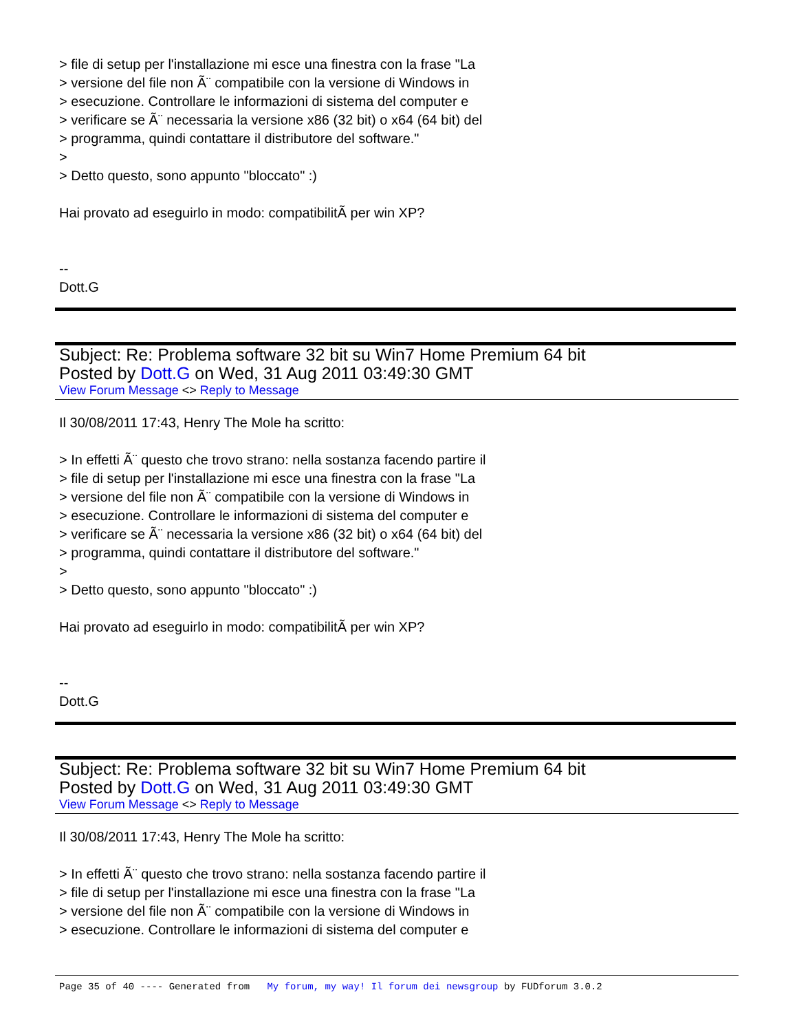> file di setup per l'installazione mi esce una finestra con la frase "La
> versione del file non Ã¨ compatibile con la versione di Windows in
> esecuzione. Controllare le informazioni di sistema del computer e
> verificare se Ã¨ necessaria la versione x86 (32 bit) o x64 (64 bit) del
> programma, quindi contattare il distributore del software."
>
> Detto questo, sono appunto "bloccato" :)
Hai provato ad eseguirlo in modo: compatibilitÃ per win XP?
--
Dott.G
Subject: Re: Problema software 32 bit su Win7 Home Premium 64 bit
Posted by Dott.G on Wed, 31 Aug 2011 03:49:30 GMT
View Forum Message <> Reply to Message
Il 30/08/2011 17:43, Henry The Mole ha scritto:
> In effetti Ã¨ questo che trovo strano: nella sostanza facendo partire il
> file di setup per l'installazione mi esce una finestra con la frase "La
> versione del file non Ã¨ compatibile con la versione di Windows in
> esecuzione. Controllare le informazioni di sistema del computer e
> verificare se Ã¨ necessaria la versione x86 (32 bit) o x64 (64 bit) del
> programma, quindi contattare il distributore del software."
>
> Detto questo, sono appunto "bloccato" :)
Hai provato ad eseguirlo in modo: compatibilitÃ per win XP?
--
Dott.G
Subject: Re: Problema software 32 bit su Win7 Home Premium 64 bit
Posted by Dott.G on Wed, 31 Aug 2011 03:49:30 GMT
View Forum Message <> Reply to Message
Il 30/08/2011 17:43, Henry The Mole ha scritto:
> In effetti Ã¨ questo che trovo strano: nella sostanza facendo partire il
> file di setup per l'installazione mi esce una finestra con la frase "La
> versione del file non Ã¨ compatibile con la versione di Windows in
> esecuzione. Controllare le informazioni di sistema del computer e
Page 35 of 40 ---- Generated from My forum, my way! Il forum dei newsgroup by FUDforum 3.0.2